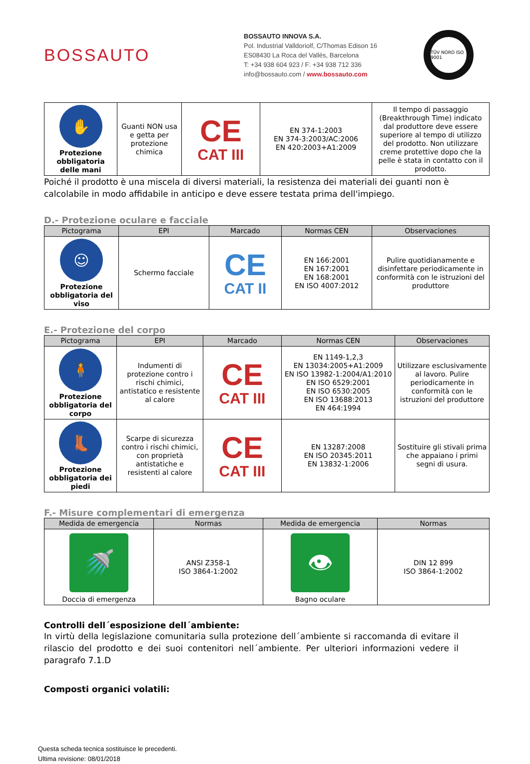BOSSAUTO
BOSSAUTO INNOVA S.A.
Pol. Industrial Valldoriolf, C/Thomas Edison 16
ES08430 La Roca del Vallés, Barcelona
T: +34 938 604 923 / F: +34 938 712 336
info@bossauto.com / www.bossauto.com
TÜV NORD ISO 9001
| ✋ Protezione obbligatoria delle mani | Guanti NON usa e getta per protezione chimica | CE CAT III | EN 374-1:2003 EN 374-3:2003/AC:2006 EN 420:2003+A1:2009 | Il tempo di passaggio (Breakthrough Time) indicato dal produttore deve essere superiore al tempo di utilizzo del prodotto. Non utilizzare creme protettive dopo che la pelle è stata in contatto con il prodotto. |
Poiché il prodotto è una miscela di diversi materiali, la resistenza dei materiali dei guanti non è calcolabile in modo affidabile in anticipo e deve essere testata prima dell'impiego.
D.- Protezione oculare e facciale
| Pictograma | EPI | Marcado | Normas CEN | Observaciones |
| --- | --- | --- | --- | --- |
| ☺ Protezione obbligatoria del viso | Schermo facciale | CE CAT II | EN 166:2001 EN 167:2001 EN 168:2001 EN ISO 4007:2012 | Pulire quotidianamente e disinfettare periodicamente in conformità con le istruzioni del produttore |
E.- Protezione del corpo
| Pictograma | EPI | Marcado | Normas CEN | Observaciones |
| --- | --- | --- | --- | --- |
| 🧍 Protezione obbligatoria del corpo | Indumenti di protezione contro i rischi chimici, antistatico e resistente al calore | CE CAT III | EN 1149-1,2,3 EN 13034:2005+A1:2009 EN ISO 13982-1:2004/A1:2010 EN ISO 6529:2001 EN ISO 6530:2005 EN ISO 13688:2013 EN 464:1994 | Utilizzare esclusivamente al lavoro. Pulire periodicamente in conformità con le istruzioni del produttore |
| 👢 Protezione obbligatoria dei piedi | Scarpe di sicurezza contro i rischi chimici, con proprietà antistatiche e resistenti al calore | CE CAT III | EN 13287:2008 EN ISO 20345:2011 EN 13832-1:2006 | Sostituire gli stivali prima che appaiano i primi segni di usura. |
F.- Misure complementari di emergenza
| Medida de emergencia | Normas | Medida de emergencia | Normas |
| --- | --- | --- | --- |
| 🚿 Doccia di emergenza | ANSI Z358-1 ISO 3864-1:2002 | 👁 Bagno oculare | DIN 12 899 ISO 3864-1:2002 |
Controlli dell´esposizione dell´ambiente:
In virtù della legislazione comunitaria sulla protezione dell´ambiente si raccomanda di evitare il rilascio del prodotto e dei suoi contenitori nell´ambiente. Per ulteriori informazioni vedere il paragrafo 7.1.D
Composti organici volatili:
Questa scheda tecnica sostituisce le precedenti.
Ultima revisione: 08/01/2018